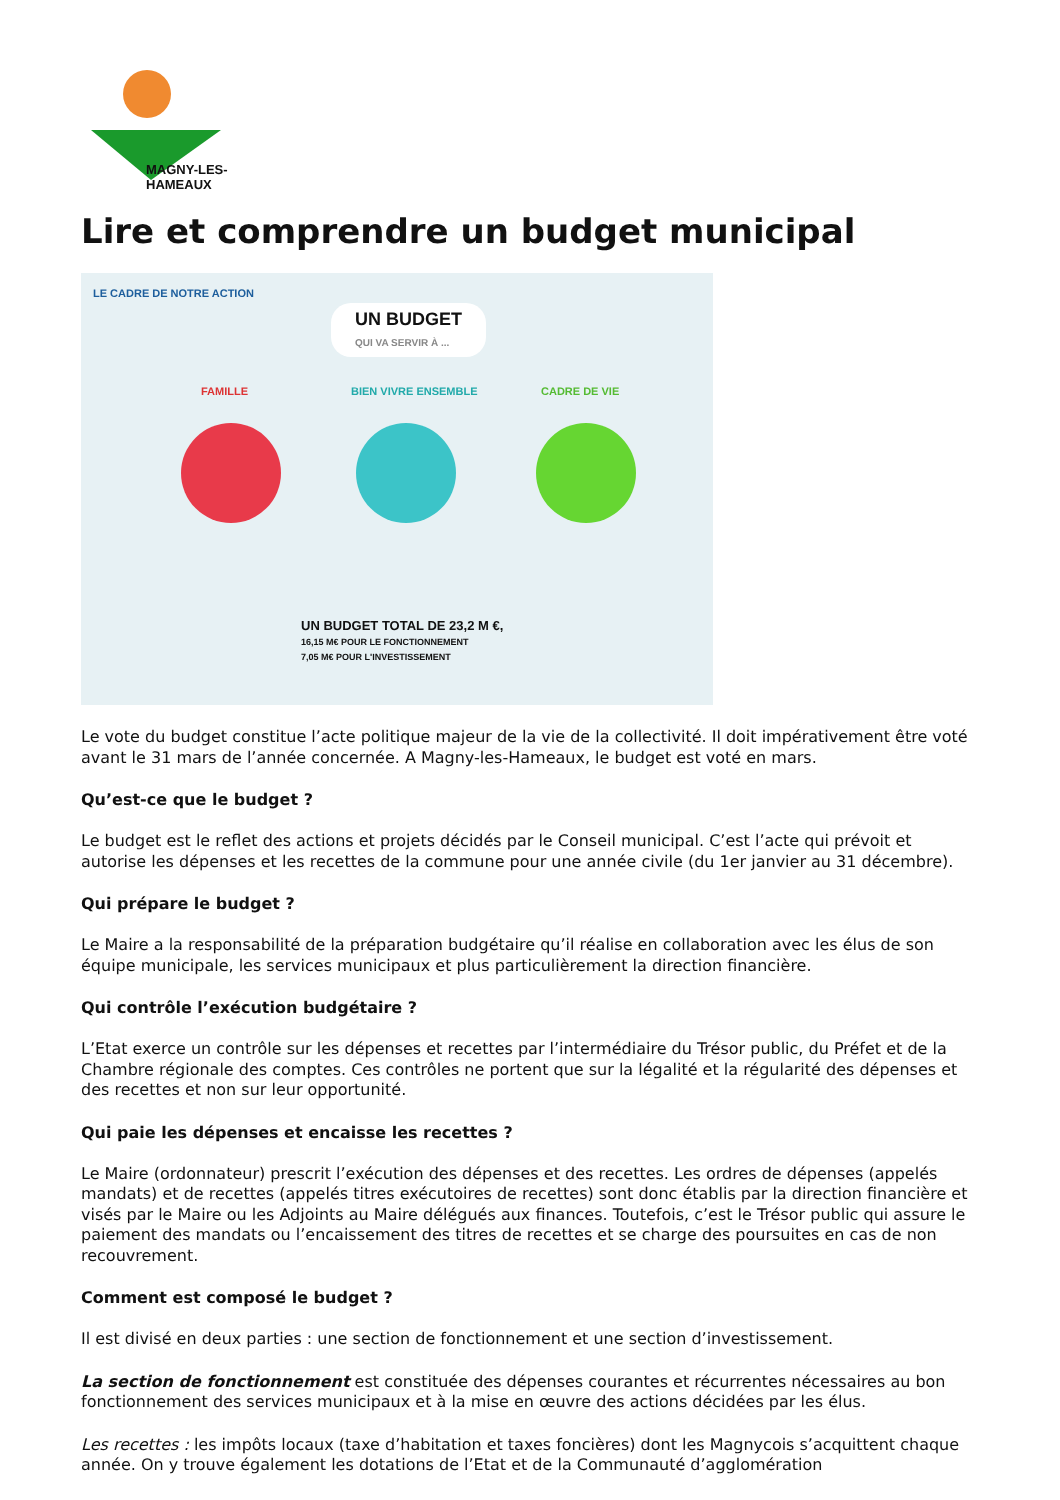MAGNY-LES-HAMEAUX
Lire et comprendre un budget municipal
LE CADRE DE NOTRE ACTION
UN BUDGET
QUI VA SERVIR À ...
FAMILLE BIEN VIVRE ENSEMBLE CADRE DE VIE
UN BUDGET TOTAL DE 23,2 M €,
16,15 M€ POUR LE FONCTIONNEMENT
7,05 M€ POUR L'INVESTISSEMENT
Le vote du budget constitue l’acte politique majeur de la vie de la collectivité. Il doit impérativement être voté avant le 31 mars de l’année concernée. A Magny-les-Hameaux, le budget est voté en mars.
Qu’est-ce que le budget ?
Le budget est le reflet des actions et projets décidés par le Conseil municipal. C’est l’acte qui prévoit et autorise les dépenses et les recettes de la commune pour une année civile (du 1er janvier au 31 décembre).
Qui prépare le budget ?
Le Maire a la responsabilité de la préparation budgétaire qu’il réalise en collaboration avec les élus de son équipe municipale, les services municipaux et plus particulièrement la direction financière.
Qui contrôle l’exécution budgétaire ?
L’Etat exerce un contrôle sur les dépenses et recettes par l’intermédiaire du Trésor public, du Préfet et de la Chambre régionale des comptes. Ces contrôles ne portent que sur la légalité et la régularité des dépenses et des recettes et non sur leur opportunité.
Qui paie les dépenses et encaisse les recettes ?
Le Maire (ordonnateur) prescrit l’exécution des dépenses et des recettes. Les ordres de dépenses (appelés mandats) et de recettes (appelés titres exécutoires de recettes) sont donc établis par la direction financière et visés par le Maire ou les Adjoints au Maire délégués aux finances. Toutefois, c’est le Trésor public qui assure le paiement des mandats ou l’encaissement des titres de recettes et se charge des poursuites en cas de non recouvrement.
Comment est composé le budget ?
Il est divisé en deux parties : une section de fonctionnement et une section d’investissement.
La section de fonctionnement est constituée des dépenses courantes et récurrentes nécessaires au bon fonctionnement des services municipaux et à la mise en œuvre des actions décidées par les élus.
Les recettes : les impôts locaux (taxe d’habitation et taxes foncières) dont les Magnycois s’acquittent chaque année. On y trouve également les dotations de l’Etat et de la Communauté d’agglomération